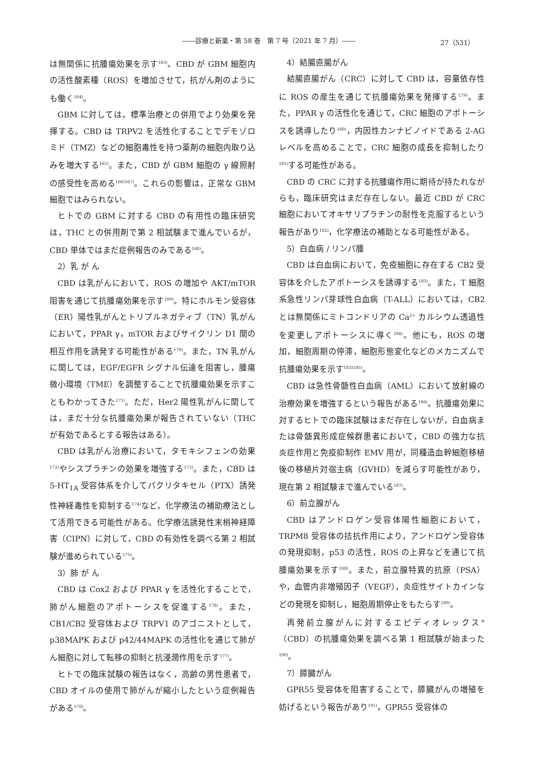――診療と新薬・第 58 巻　第 7 号（2021 年 7 月）―― 27（531）
は無関係に抗腫瘍効果を示す<sup>163)</sup>。CBD が GBM 細胞内の活性酸素種（ROS）を増加させて，抗がん剤のようにも働く<sup>164)</sup>。
GBM に対しては，標準治療との併用でより効果を発揮する。CBD は TRPV2 を活性化することでデモゾロミド（TMZ）などの細胞毒性を持つ薬剤の細胞内取り込みを増大する<sup>165)</sup>。また，CBD が GBM 細胞の γ 線照射の感受性を高める<sup>166)167)</sup>。これらの影響は，正常な GBM 細胞ではみられない。
ヒトでの GBM に対する CBD の有用性の臨床研究は，THC との併用剤で第 2 相試験まで進んでいるが，CBD 単体ではまだ症例報告のみである<sup>168)</sup>。
2）乳 が ん
CBD は乳がんにおいて，ROS の増加や AKT/mTOR 阻害を通じて抗腫瘍効果を示す<sup>169)</sup>。特にホルモン受容体（ER）陽性乳がんとトリプルネガティブ（TN）乳がんにおいて，PPAR γ，mTOR およびサイクリン D1 間の相互作用を誘発する可能性がある<sup>170)</sup>。また，TN 乳がんに関しては，EGF/EGFR シグナル伝達を阻害し，腫瘍微小環境（TME）を調整することで抗腫瘍効果を示すこともわかってきた<sup>171)</sup>。ただ，Her2 陽性乳がんに関しては，まだ十分な抗腫瘍効果が報告されていない（THC が有効であるとする報告はある）。
CBD は乳がん治療において，タモキシフェンの効果<sup>172)</sup>やシスプラチンの効果を増強する<sup>173)</sup>。また，CBD は 5-HT<sub>1A</sub> 受容体系を介してパクリタキセル（PTX）誘発性神経毒性を抑制する<sup>174)</sup>など，化学療法の補助療法として活用できる可能性がある。化学療法誘発性末梢神経障害（CIPN）に対して，CBD の有効性を調べる第 2 相試験が進められている<sup>175)</sup>。
3）肺 が ん
CBD は Cox2 および PPAR γ を活性化することで，肺がん細胞のアポトーシスを促進する<sup>176)</sup>。また，CB1/CB2 受容体および TRPV1 のアゴニストとして，p38MAPK および p42/44MAPK の活性化を通じて肺がん細胞に対して転移の抑制と抗浸潤作用を示す<sup>177)</sup>。
ヒトでの臨床試験の報告はなく，高齢の男性患者で，CBD オイルの使用で肺がんが縮小したという症例報告がある<sup>178)</sup>。
4）結腸直腸がん
結腸直腸がん（CRC）に対して CBD は，容量依存性に ROS の産生を通じて抗腫瘍効果を発揮する<sup>179)</sup>。また，PPAR γ の活性化を通じて，CRC 細胞のアポトーシスを誘導したり<sup>180)</sup>，内因性カンナビノイドである 2-AG レベルを高めることで，CRC 細胞の成長を抑制したり<sup>181)</sup>する可能性がある。
CBD の CRC に対する抗腫瘍作用に期待が持たれながらも，臨床研究はまだ存在しない。最近 CBD が CRC 細胞においてオキサリプラチンの耐性を克服するという報告があり<sup>182)</sup>，化学療法の補助となる可能性がある。
5）白血病 / リンパ腫
CBD は白血病において，免疫細胞に存在する CB2 受容体を介したアポトーシスを誘導する<sup>183)</sup>。また，T 細胞系急性リンパ芽球性白血病（T-ALL）においては，CB2 とは無関係にミトコンドリアの Ca<sup>2+</sup> カルシウム透過性を変更しアポトーシスに導く<sup>184)</sup>。他にも，ROS の増加，細胞周期の停滞，細胞形態変化などのメカニズムで抗腫瘍効果を示す<sup>183)185)</sup>。
CBD は急性骨髄性白血病（AML）において放射線の治療効果を増強するという報告がある<sup>186)</sup>。抗腫瘍効果に対するヒトでの臨床試験はまだ存在しないが，白血病または骨髄異形成症候群患者において，CBD の強力な抗炎症作用と免疫抑制作 EMV 用が，同種造血幹細胞移植後の移植片対宿主病（GVHD）を減らす可能性があり，現在第 2 相試験まで進んでいる<sup>187)</sup>。
6）前立腺がん
CBD はアンドロゲン受容体陽性細胞において，TRPM8 受容体の拮抗作用により，アンドロゲン受容体の発現抑制，p53 の活性，ROS の上昇などを通じて抗腫瘍効果を示す<sup>188)</sup>。また，前立腺特異的抗原（PSA）や，血管内非増殖因子（VEGF），炎症性サイトカインなどの発現を抑制し，細胞周期停止をもたらす<sup>189)</sup>。
再発前立腺がんに対するエピディオレックス<sup>®</sup>（CBD）の抗腫瘍効果を調べる第 1 相試験が始まった<sup>190)</sup>。
7）膵臓がん
GPR55 受容体を阻害することで，膵臓がんの増殖を妨げるという報告があり<sup>191)</sup>，GPR55 受容体の